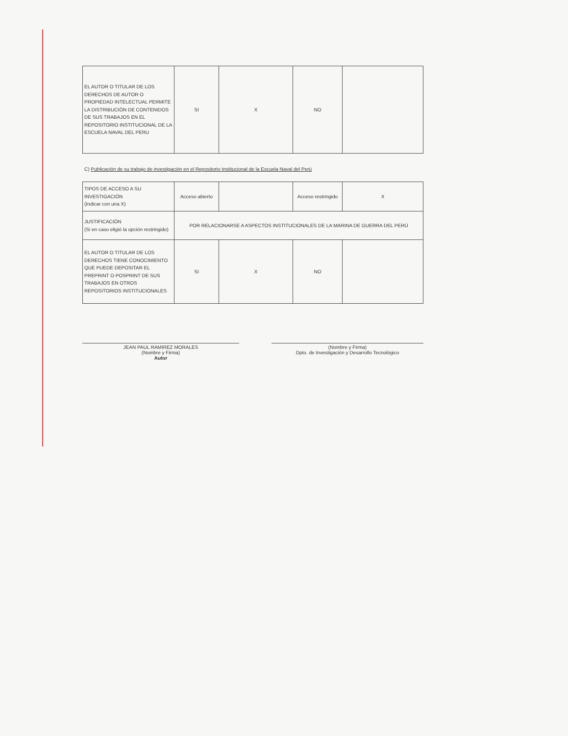| EL AUTOR O TITULAR DE LOS DERECHOS DE AUTOR O PROPIEDAD INTELECTUAL PERMITE LA DISTRIBUCIÓN DE CONTENIDOS DE SUS TRABAJOS EN EL REPOSITORIO INSTITUCIONAL DE LA ESCUELA NAVAL DEL PERU | SI | X | NO | |
C) Publicación de su trabajo de investigación en el Repositorio Institucional de la Escuela Naval del Perú
| TIPOS DE ACCESO A SU INVESTIGACIÓN (Indicar con una X) | Acceso abierto | | Acceso restringido | X |
| JUSTIFICACIÓN (Si en caso eligió la opción restringido) | POR RELACIONARSE A ASPECTOS INSTITUCIONALES DE LA MARINA DE GUERRA DEL PERÚ | | | |
| EL AUTOR O TITULAR DE LOS DERECHOS TIENE CONOCIMIENTO QUE PUEDE DEPOSITAR EL PREPRINT O POSPRINT DE SUS TRABAJOS EN OTROS REPOSITORIOS INSTITUCIONALES | SI | X | NO | |
JEAN PAUL RAMIREZ MORALES
(Nombre y Firma)
Autor
(Nombre y Firma)
Dpto. de Investigación y Desarrollo Tecnológico